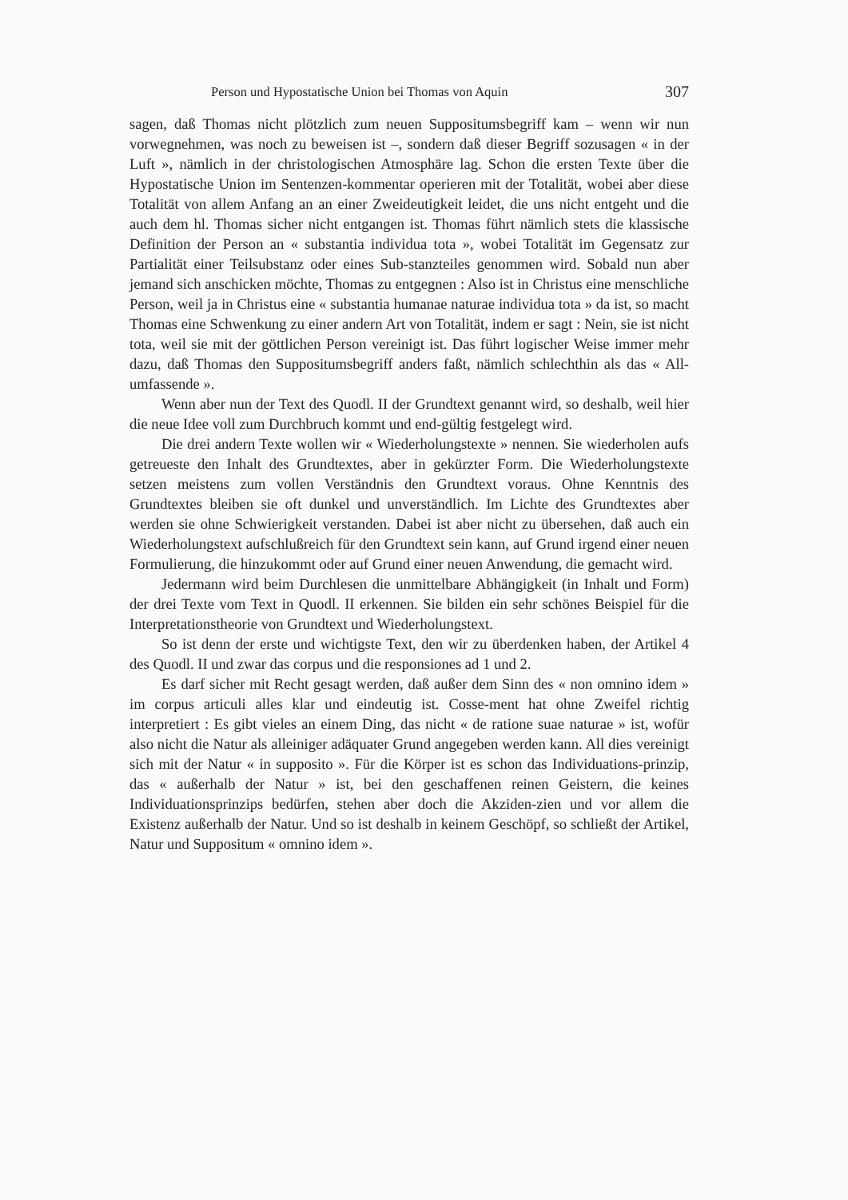Person und Hypostatische Union bei Thomas von Aquin 307
sagen, daß Thomas nicht plötzlich zum neuen Suppositumsbegriff kam – wenn wir nun vorwegnehmen, was noch zu beweisen ist –, sondern daß dieser Begriff sozusagen « in der Luft », nämlich in der christologischen Atmosphäre lag. Schon die ersten Texte über die Hypostatische Union im Sentenzen-kommentar operieren mit der Totalität, wobei aber diese Totalität von allem Anfang an an einer Zweideutigkeit leidet, die uns nicht entgeht und die auch dem hl. Thomas sicher nicht entgangen ist. Thomas führt nämlich stets die klassische Definition der Person an « substantia individua tota », wobei Totalität im Gegensatz zur Partialität einer Teilsubstanz oder eines Sub-stanzteiles genommen wird. Sobald nun aber jemand sich anschicken möchte, Thomas zu entgegnen : Also ist in Christus eine menschliche Person, weil ja in Christus eine « substantia humanae naturae individua tota » da ist, so macht Thomas eine Schwenkung zu einer andern Art von Totalität, indem er sagt : Nein, sie ist nicht tota, weil sie mit der göttlichen Person vereinigt ist. Das führt logischer Weise immer mehr dazu, daß Thomas den Suppositumsbegriff anders faßt, nämlich schlechthin als das « All-umfassende ».
Wenn aber nun der Text des Quodl. II der Grundtext genannt wird, so deshalb, weil hier die neue Idee voll zum Durchbruch kommt und end-gültig festgelegt wird.
Die drei andern Texte wollen wir « Wiederholungstexte » nennen. Sie wiederholen aufs getreueste den Inhalt des Grundtextes, aber in gekürzter Form. Die Wiederholungstexte setzen meistens zum vollen Verständnis den Grundtext voraus. Ohne Kenntnis des Grundtextes bleiben sie oft dunkel und unverständlich. Im Lichte des Grundtextes aber werden sie ohne Schwierigkeit verstanden. Dabei ist aber nicht zu übersehen, daß auch ein Wiederholungstext aufschlußreich für den Grundtext sein kann, auf Grund irgend einer neuen Formulierung, die hinzukommt oder auf Grund einer neuen Anwendung, die gemacht wird.
Jedermann wird beim Durchlesen die unmittelbare Abhängigkeit (in Inhalt und Form) der drei Texte vom Text in Quodl. II erkennen. Sie bilden ein sehr schönes Beispiel für die Interpretationstheorie von Grundtext und Wiederholungstext.
So ist denn der erste und wichtigste Text, den wir zu überdenken haben, der Artikel 4 des Quodl. II und zwar das corpus und die responsiones ad 1 und 2.
Es darf sicher mit Recht gesagt werden, daß außer dem Sinn des « non omnino idem » im corpus articuli alles klar und eindeutig ist. Cosse-ment hat ohne Zweifel richtig interpretiert : Es gibt vieles an einem Ding, das nicht « de ratione suae naturae » ist, wofür also nicht die Natur als alleiniger adäquater Grund angegeben werden kann. All dies vereinigt sich mit der Natur « in supposito ». Für die Körper ist es schon das Individuations-prinzip, das « außerhalb der Natur » ist, bei den geschaffenen reinen Geistern, die keines Individuationsprinzips bedürfen, stehen aber doch die Akziden-zien und vor allem die Existenz außerhalb der Natur. Und so ist deshalb in keinem Geschöpf, so schließt der Artikel, Natur und Suppositum « omnino idem ».